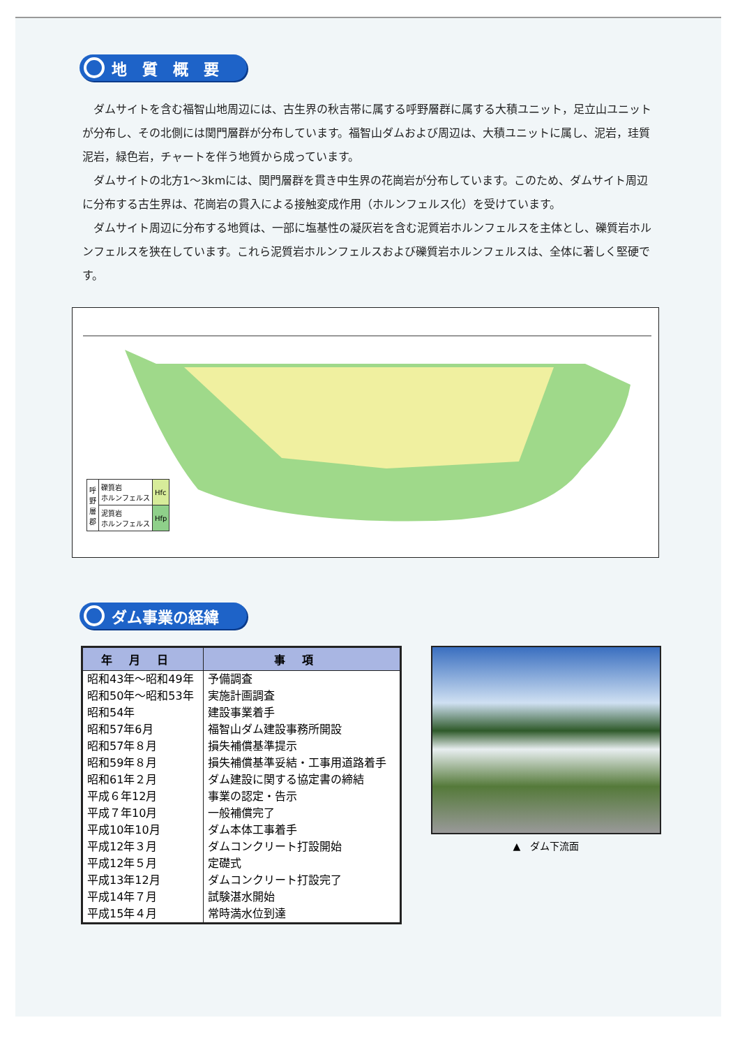地　質　概　要
ダムサイトを含む福智山地周辺には、古生界の秋吉帯に属する呼野層群に属する大積ユニット，足立山ユニットが分布し、その北側には関門層群が分布しています。福智山ダムおよび周辺は、大積ユニットに属し、泥岩，珪質泥岩，緑色岩，チャートを伴う地質から成っています。
ダムサイトの北方1～3kmには、関門層群を貫き中生界の花崗岩が分布しています。このため、ダムサイト周辺に分布する古生界は、花崗岩の貫入による接触変成作用（ホルンフェルス化）を受けています。
ダムサイト周辺に分布する地質は、一部に塩基性の凝灰岩を含む泥質岩ホルンフェルスを主体とし、礫質岩ホルンフェルスを狭在しています。これら泥質岩ホルンフェルスおよび礫質岩ホルンフェルスは、全体に著しく堅硬です。
| 呼 野 層 郡 | 礫質岩 ホルンフェルス | Hfc |
| | 泥質岩 ホルンフェルス | Hfp |
ダム事業の経緯
| 年月日 | 事項 |
| --- | --- |
| 昭和43年～昭和49年 | 予備調査 |
| 昭和50年～昭和53年 | 実施計画調査 |
| 昭和54年 | 建設事業着手 |
| 昭和57年6月 | 福智山ダム建設事務所開設 |
| 昭和57年８月 | 損失補償基準提示 |
| 昭和59年８月 | 損失補償基準妥結・工事用道路着手 |
| 昭和61年２月 | ダム建設に関する協定書の締結 |
| 平成６年12月 | 事業の認定・告示 |
| 平成７年10月 | 一般補償完了 |
| 平成10年10月 | ダム本体工事着手 |
| 平成12年３月 | ダムコンクリート打設開始 |
| 平成12年５月 | 定礎式 |
| 平成13年12月 | ダムコンクリート打設完了 |
| 平成14年７月 | 試験湛水開始 |
| 平成15年４月 | 常時満水位到達 |
▲　ダム下流面